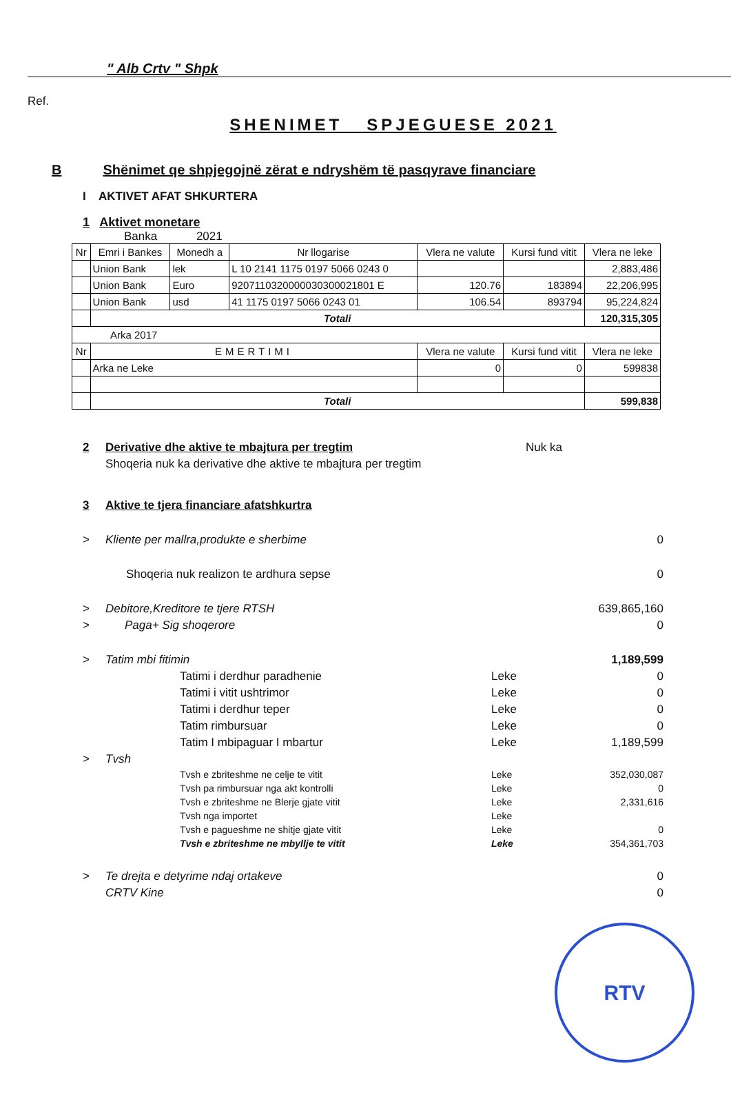" Alb Crtv " Shpk
Ref.
SHENIMET SPJEGUESE 2021
B Shënimet qe shpjegojnë zërat e ndryshëm të pasqyrave financiare
I AKTIVET AFAT SHKURTERA
1 Aktivet monetare
Banka 2021
| Nr | Emri i Bankes | Monedh a | Nr llogarise | Vlera ne valute | Kursi fund vitit | Vlera ne leke |
| | Union Bank | lek | L 10 2141 1175 0197 5066 0243 0 | | | 2,883,486 |
| | Union Bank | Euro | 9207110320000030300021801 E | 120.76 | 183894 | 22,206,995 |
| | Union Bank | usd | 41 1175 0197 5066 0243 01 | 106.54 | 893794 | 95,224,824 |
| | Totali | | | | | 120,315,305 |
| Arka 2017 | | | | | | |
| Nr | EMERTIMI | | | Vlera ne valute | Kursi fund vitit | Vlera ne leke |
| | Arka ne Leke | | | 0 | 0 | 599838 |
| | Totali | | | | | 599,838 |
2 Derivative dhe aktive te mbajtura per tregtim Nuk ka
Shoqeria nuk ka derivative dhe aktive te mbajtura per tregtim
3 Aktive te tjera financiare afatshkurtra
> Kliente per mallra,produkte e sherbime 0
Shoqeria nuk realizon te ardhura sepse 0
> Debitore,Kreditore te tjere RTSH 639,865,160
> Paga+ Sig shoqerore 0
> Tatim mbi fitimin 1,189,599
Tatimi i derdhur paradhenie Leke 0
Tatimi i vitit ushtrimor Leke 0
Tatimi i derdhur teper Leke 0
Tatim rimbursuar Leke 0
Tatim I mbipaguar I mbartur Leke 1,189,599
> Tvsh
Tvsh e zbriteshme ne celje te vitit Leke 352,030,087
Tvsh pa rimbursuar nga akt kontrolli Leke 0
Tvsh e zbriteshme ne Blerje gjate vitit Leke 2,331,616
Tvsh nga importet Leke
Tvsh e pagueshme ne shitje gjate vitit Leke 0
Tvsh e zbriteshme ne mbyllje te vitit Leke 354,361,703
> Te drejta e detyrime ndaj ortakeve 0
CRTV Kine 0
RTV